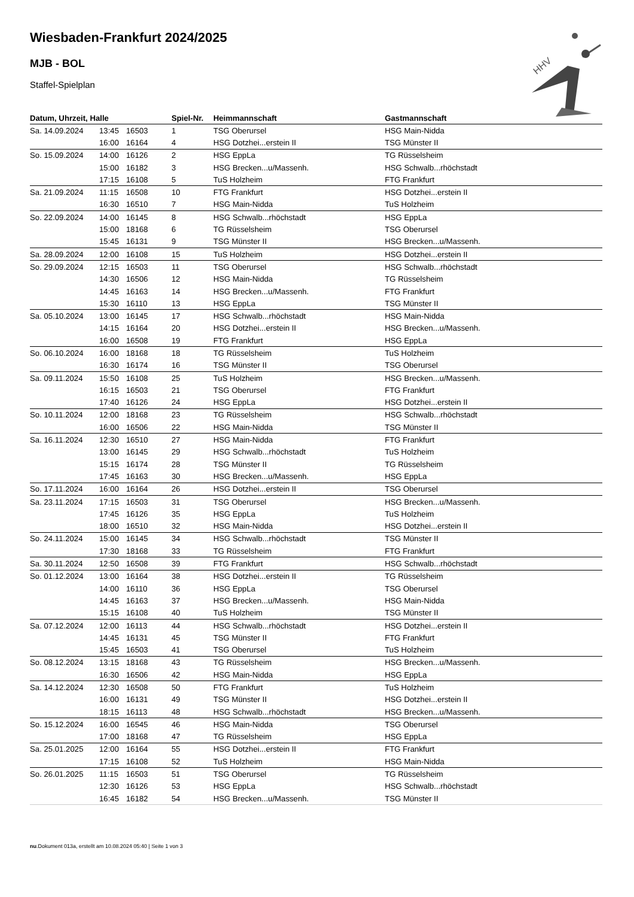HHV
Wiesbaden-Frankfurt 2024/2025
MJB - BOL
Staffel-Spielplan
| Datum, Uhrzeit, Halle | | | Spiel-Nr. | Heimmannschaft | Gastmannschaft |
| --- | --- | --- | --- | --- | --- |
| Sa. 14.09.2024 | 13:45 | 16503 | 1 | TSG Oberursel | HSG Main-Nidda |
| | 16:00 | 16164 | 4 | HSG Dotzhei...erstein II | TSG Münster II |
| So. 15.09.2024 | 14:00 | 16126 | 2 | HSG EppLa | TG Rüsselsheim |
| | 15:00 | 16182 | 3 | HSG Brecken...u/Massenh. | HSG Schwalb...rhöchstadt |
| | 17:15 | 16108 | 5 | TuS Holzheim | FTG Frankfurt |
| Sa. 21.09.2024 | 11:15 | 16508 | 10 | FTG Frankfurt | HSG Dotzhei...erstein II |
| | 16:30 | 16510 | 7 | HSG Main-Nidda | TuS Holzheim |
| So. 22.09.2024 | 14:00 | 16145 | 8 | HSG Schwalb...rhöchstadt | HSG EppLa |
| | 15:00 | 18168 | 6 | TG Rüsselsheim | TSG Oberursel |
| | 15:45 | 16131 | 9 | TSG Münster II | HSG Brecken...u/Massenh. |
| Sa. 28.09.2024 | 12:00 | 16108 | 15 | TuS Holzheim | HSG Dotzhei...erstein II |
| So. 29.09.2024 | 12:15 | 16503 | 11 | TSG Oberursel | HSG Schwalb...rhöchstadt |
| | 14:30 | 16506 | 12 | HSG Main-Nidda | TG Rüsselsheim |
| | 14:45 | 16163 | 14 | HSG Brecken...u/Massenh. | FTG Frankfurt |
| | 15:30 | 16110 | 13 | HSG EppLa | TSG Münster II |
| Sa. 05.10.2024 | 13:00 | 16145 | 17 | HSG Schwalb...rhöchstadt | HSG Main-Nidda |
| | 14:15 | 16164 | 20 | HSG Dotzhei...erstein II | HSG Brecken...u/Massenh. |
| | 16:00 | 16508 | 19 | FTG Frankfurt | HSG EppLa |
| So. 06.10.2024 | 16:00 | 18168 | 18 | TG Rüsselsheim | TuS Holzheim |
| | 16:30 | 16174 | 16 | TSG Münster II | TSG Oberursel |
| Sa. 09.11.2024 | 15:50 | 16108 | 25 | TuS Holzheim | HSG Brecken...u/Massenh. |
| | 16:15 | 16503 | 21 | TSG Oberursel | FTG Frankfurt |
| | 17:40 | 16126 | 24 | HSG EppLa | HSG Dotzhei...erstein II |
| So. 10.11.2024 | 12:00 | 18168 | 23 | TG Rüsselsheim | HSG Schwalb...rhöchstadt |
| | 16:00 | 16506 | 22 | HSG Main-Nidda | TSG Münster II |
| Sa. 16.11.2024 | 12:30 | 16510 | 27 | HSG Main-Nidda | FTG Frankfurt |
| | 13:00 | 16145 | 29 | HSG Schwalb...rhöchstadt | TuS Holzheim |
| | 15:15 | 16174 | 28 | TSG Münster II | TG Rüsselsheim |
| | 17:45 | 16163 | 30 | HSG Brecken...u/Massenh. | HSG EppLa |
| So. 17.11.2024 | 16:00 | 16164 | 26 | HSG Dotzhei...erstein II | TSG Oberursel |
| Sa. 23.11.2024 | 17:15 | 16503 | 31 | TSG Oberursel | HSG Brecken...u/Massenh. |
| | 17:45 | 16126 | 35 | HSG EppLa | TuS Holzheim |
| | 18:00 | 16510 | 32 | HSG Main-Nidda | HSG Dotzhei...erstein II |
| So. 24.11.2024 | 15:00 | 16145 | 34 | HSG Schwalb...rhöchstadt | TSG Münster II |
| | 17:30 | 18168 | 33 | TG Rüsselsheim | FTG Frankfurt |
| Sa. 30.11.2024 | 12:50 | 16508 | 39 | FTG Frankfurt | HSG Schwalb...rhöchstadt |
| So. 01.12.2024 | 13:00 | 16164 | 38 | HSG Dotzhei...erstein II | TG Rüsselsheim |
| | 14:00 | 16110 | 36 | HSG EppLa | TSG Oberursel |
| | 14:45 | 16163 | 37 | HSG Brecken...u/Massenh. | HSG Main-Nidda |
| | 15:15 | 16108 | 40 | TuS Holzheim | TSG Münster II |
| Sa. 07.12.2024 | 12:00 | 16113 | 44 | HSG Schwalb...rhöchstadt | HSG Dotzhei...erstein II |
| | 14:45 | 16131 | 45 | TSG Münster II | FTG Frankfurt |
| | 15:45 | 16503 | 41 | TSG Oberursel | TuS Holzheim |
| So. 08.12.2024 | 13:15 | 18168 | 43 | TG Rüsselsheim | HSG Brecken...u/Massenh. |
| | 16:30 | 16506 | 42 | HSG Main-Nidda | HSG EppLa |
| Sa. 14.12.2024 | 12:30 | 16508 | 50 | FTG Frankfurt | TuS Holzheim |
| | 16:00 | 16131 | 49 | TSG Münster II | HSG Dotzhei...erstein II |
| | 18:15 | 16113 | 48 | HSG Schwalb...rhöchstadt | HSG Brecken...u/Massenh. |
| So. 15.12.2024 | 16:00 | 16545 | 46 | HSG Main-Nidda | TSG Oberursel |
| | 17:00 | 18168 | 47 | TG Rüsselsheim | HSG EppLa |
| Sa. 25.01.2025 | 12:00 | 16164 | 55 | HSG Dotzhei...erstein II | FTG Frankfurt |
| | 17:15 | 16108 | 52 | TuS Holzheim | HSG Main-Nidda |
| So. 26.01.2025 | 11:15 | 16503 | 51 | TSG Oberursel | TG Rüsselsheim |
| | 12:30 | 16126 | 53 | HSG EppLa | HSG Schwalb...rhöchstadt |
| | 16:45 | 16182 | 54 | HSG Brecken...u/Massenh. | TSG Münster II |
nu.Dokument 013a, erstellt am 10.08.2024 05:40 | Seite 1 von 3